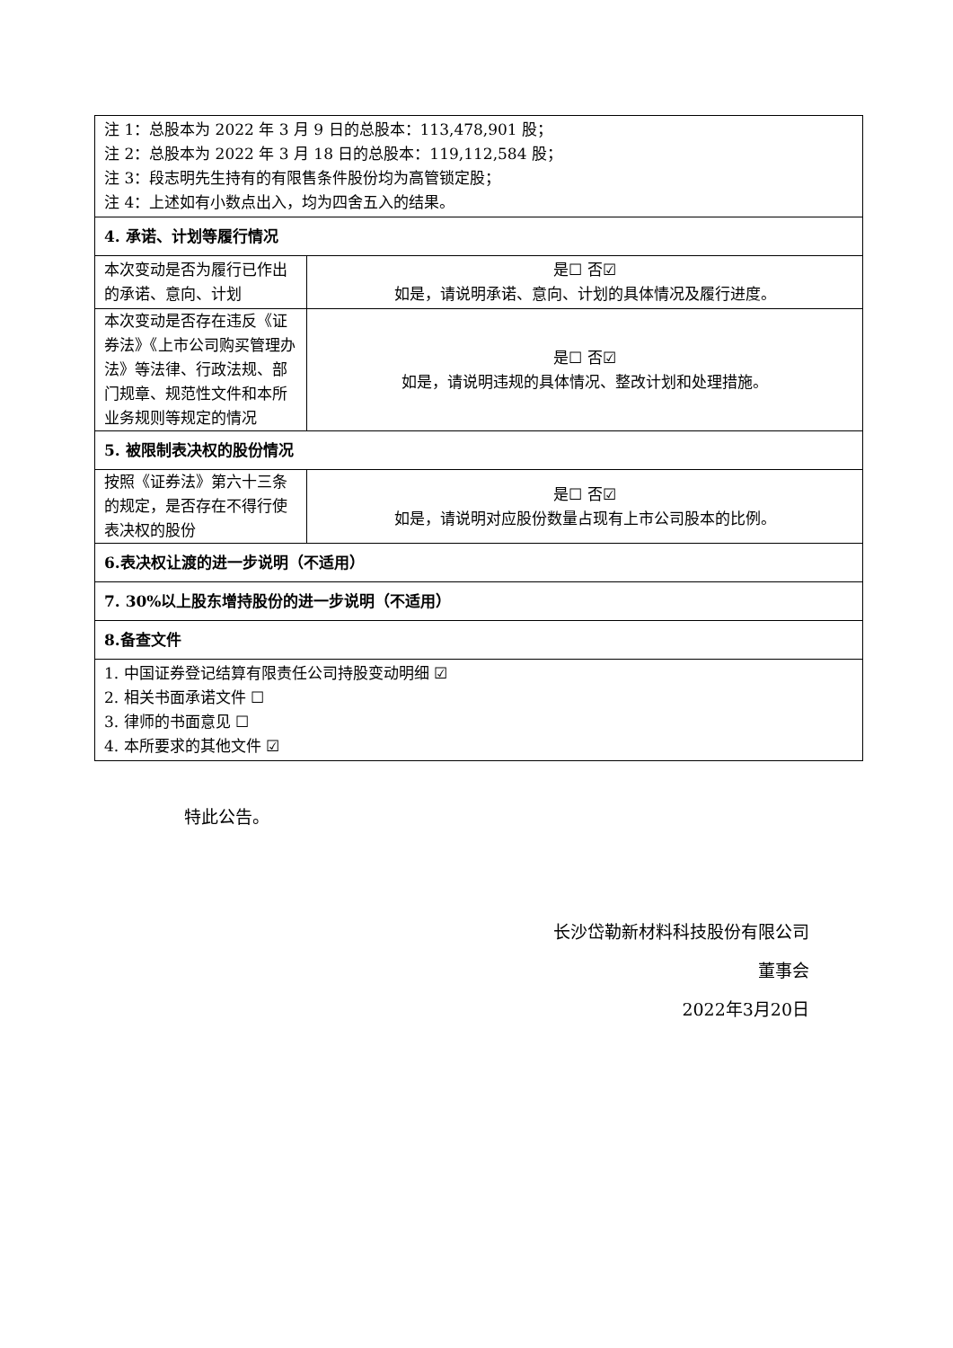| 注 1：总股本为 2022 年 3 月 9 日的总股本：113,478,901 股； 注 2：总股本为 2022 年 3 月 18 日的总股本：119,112,584 股； 注 3：段志明先生持有的有限售条件股份均为高管锁定股； 注 4：上述如有小数点出入，均为四舍五入的结果。 | |
| 4. 承诺、计划等履行情况 | |
| 本次变动是否为履行已作出的承诺、意向、计划 | 是☐ 否☑ 如是，请说明承诺、意向、计划的具体情况及履行进度。 |
| 本次变动是否存在违反《证券法》《上市公司购买管理办法》等法律、行政法规、部门规章、规范性文件和本所业务规则等规定的情况 | 是☐ 否☑ 如是，请说明违规的具体情况、整改计划和处理措施。 |
| 5. 被限制表决权的股份情况 | |
| 按照《证券法》第六十三条的规定，是否存在不得行使表决权的股份 | 是☐ 否☑ 如是，请说明对应股份数量占现有上市公司股本的比例。 |
| 6.表决权让渡的进一步说明（不适用） | |
| 7. 30%以上股东增持股份的进一步说明（不适用） | |
| 8.备查文件 | |
| 1. 中国证券登记结算有限责任公司持股变动明细 ☑ 2. 相关书面承诺文件 ☐ 3. 律师的书面意见 ☐ 4. 本所要求的其他文件 ☑ | |
特此公告。
长沙岱勒新材料科技股份有限公司
董事会
2022年3月20日